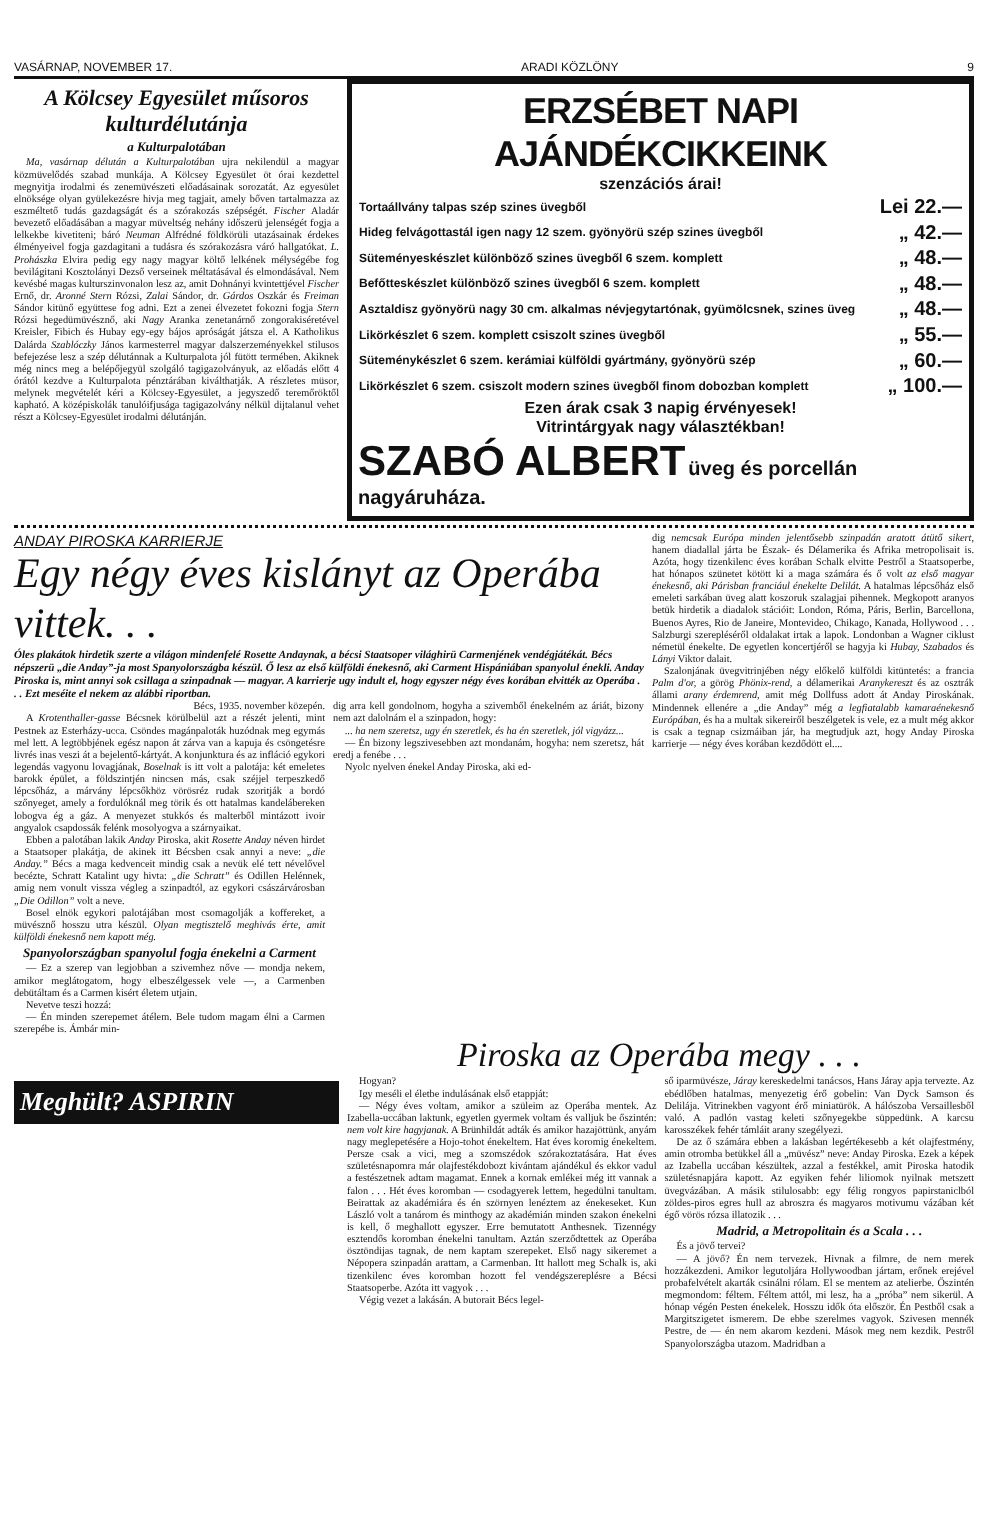VASÁRNAP, NOVEMBER 17. ARADI KÖZLÖNY 9
A Kölcsey Egyesület műsoros kulturdélutánja
a Kulturpalotában
Ma, vasárnap délután a Kulturpalotában ujra nekilendül a magyar közmüvelődés szabad munkája. A Kölcsey Egyesület öt órai kezdettel megnyitja irodalmi és zenemüvészeti előadásainak sorozatát. Az egyesület elnöksége olyan gyülekezésre hivja meg tagjait, amely bőven tartalmazza az eszméltető tudás gazdagságát és a szórakozás szépségét. Fischer Aladár bevezető előadásában a magyar müveltség nehány időszerü jelenségét fogja a lelkekbe kivetiteni; báró Neuman Alfrédné földkörüli utazásainak érdekes élményeivel fogja gazdagitani a tudásra és szórakozásra váró hallgatókat. L. Prohászka Elvira pedig egy nagy magyar költő lelkének mélységébe fog bevilágitani Kosztolányi Dezső verseinek méltatásával és elmondásával. Nem kevésbé magas kulturszinvonalon lesz az, amit Dohnányi kvintettjével Fischer Ernő, dr. Aronné Stern Rózsi, Zalai Sándor, dr. Gárdos Oszkár és Freiman Sándor kitünő együttese fog adni. Ezt a zenei élvezetet fokozni fogja Stern Rózsi hegedümüvésznő, aki Nagy Aranka zenetanárnő zongorakiséretével Kreisler, Fibich és Hubay egy-egy bájos apróságát játsza el. A Katholikus Dalárda Szablóczky János karmesterrel magyar dalszerzeményekkel stilusos befejezése lesz a szép délutánnak a Kulturpalota jól fütött termében. Akiknek még nincs meg a belépőjegyül szolgáló tagigazolványuk, az előadás előtt 4 órától kezdve a Kulturpalota pénztárában kiválthatják. A részletes müsor, melynek megvételét kéri a Kölcsey-Egyesület, a jegyszedő teremőröktől kapható. A középiskolák tanulóifjusága tagigazolvány nélkül dijtalanul vehet részt a Kölcsey-Egyesület irodalmi délutánján.
ERZSÉBET NAPI AJÁNDÉKCIKKEINK
szenzációs árai!
| Tortaállvány talpas szép szines üvegből | Lei 22.— |
| Hideg felvágottastál igen nagy 12 szem. gyönyörü szép szines üvegből | „ 42.— |
| Süteményeskészlet különböző szines üvegből 6 szem. komplett | „ 48.— |
| Befőtteskészlet különböző szines üvegből 6 szem. komplett | „ 48.— |
| Asztaldisz gyönyörü nagy 30 cm. alkalmas névjegytartónak, gyümölcsnek, szines üveg | „ 48.— |
| Likörkészlet 6 szem. komplett csiszolt szines üvegből | „ 55.— |
| Süteménykészlet 6 szem. kerámiai külföldi gyártmány, gyönyörü szép | „ 60.— |
| Likörkészlet 6 szem. csiszolt modern szines üvegből finom dobozban komplett | „ 100.— |
Ezen árak csak 3 napig érvényesek!
Vitrintárgyak nagy választékban!
SZABÓ ALBERT üveg és porcellán nagyáruháza.
ANDAY PIROSKA KARRIERJE
Egy négy éves kislányt az Operába vittek. . .
Óles plakátok hirdetik szerte a világon mindenfelé Rosette Andaynak, a bécsi Staatsoper világhirü Carmenjének vendégjátékát. Bécs népszerü „die Anday”-ja most Spanyolországba készül. Ő lesz az első külföldi énekesnő, aki Carment Hispániában spanyolul énekli. Anday Piroska is, mint annyi sok csillaga a szinpadnak — magyar. A karrierje ugy indult el, hogy egyszer négy éves korában elvitték az Operába . . . Ezt meséite el nekem az alábbi riportban.
Bécs, 1935. november közepén.
A Krotenthaller-gasse Bécsnek körülbelül azt a részét jelenti, mint Pestnek az Esterházy-ucca. Csöndes magánpaloták huzódnak meg egymás mel lett. A legtöbbjének egész napon át zárva van a kapuja és csöngetésre livrés inas veszi át a bejelentő-kártyát. A konjunktura és az infláció egykori legendás vagyonu lovagjának, Boselnak is itt volt a palotája: két emeletes barokk épület, a földszintjén nincsen más, csak széjjel terpeszkedő lépcsőház, a márvány lépcsőkhöz vörösréz rudak szoritják a bordó szőnyeget, amely a fordulóknál meg törik és ott hatalmas kandelábereken lobogva ég a gáz. A menyezet stukkós és malterből mintázott ivoir angyalok csapdossák felénk mosolyogva a szárnyaikat.
Ebben a palotában lakik Anday Piroska, akit Rosette Anday néven hirdet a Staatsoper plakátja, de akinek itt Bécsben csak annyi a neve: „die Anday.” Bécs a maga kedvenceit mindig csak a nevük elé tett névelővel becézte, Schratt Katalint ugy hivta: „die Schratt” és Odillen Helénnek, amig nem vonult vissza végleg a szinpadtól, az egykori császárvárosban „Die Odillon” volt a neve.
Bosel elnök egykori palotájában most csomagolják a koffereket, a müvésznő hosszu utra készül. Olyan megtisztelő meghivás érte, amit külföldi énekesnő nem kapott még.
Spanyolországban spanyolul fogja énekelni a Carment
— Ez a szerep van legjobban a szivemhez nőve — mondja nekem, amikor meglátogatom, hogy elbeszélgessek vele —, a Carmenben debütáltam és a Carmen kisért életem utjain.
Nevetve teszi hozzá:
— Én minden szerepemet átélem. Bele tudom magam élni a Carmen szerepébe is. Ámbár min-
dig arra kell gondolnom, hogyha a szivemből énekelném az áriát, bizony nem azt dalolnám el a szinpadon, hogy:
... ha nem szeretsz, ugy én szeretlek, és ha én szeretlek, jól vigyázz...
— Én bizony legszivesebben azt mondanám, hogyha: nem szeretsz, hát eredj a fenébe . . .
Nyolc nyelven énekel Anday Piroska, aki ed-
dig nemcsak Európa minden jelentősebb szinpadán aratott átütő sikert, hanem diadallal járta be Észak- és Délamerika és Afrika metropolisait is. Azóta, hogy tizenkilenc éves korában Schalk elvitte Pestről a Staatsoperbe, hat hónapos szünetet kötött ki a maga számára és ő volt az első magyar énekesnő, aki Párisban franciául énekelte Delilát. A hatalmas lépcsőház első emeleti sarkában üveg alatt koszoruk szalagjai pihennek. Megkopott aranyos betük hirdetik a diadalok stációit: London, Róma, Páris, Berlin, Barcellona, Buenos Ayres, Rio de Janeire, Montevideo, Chikago, Kanada, Hollywood . . . Salzburgi szerepléséről oldalakat irtak a lapok. Londonban a Wagner ciklust németül énekelte. De egyetlen koncertjéről se hagyja ki Hubay, Szabados és Lányi Viktor dalait.
Szalonjának üvegvitrinjében négy előkelő külföldi kitüntetés: a francia Palm d'or, a görög Phönix-rend, a délamerikai Aranykereszt és az osztrák állami arany érdemrend, amit még Dollfuss adott át Anday Piroskának. Mindennek ellenére a „die Anday” még a legfiatalabb kamaraénekesnő Európában, és ha a multak sikereiről beszélgetek is vele, ez a mult még akkor is csak a tegnap csizmáiban jár, ha megtudjuk azt, hogy Anday Piroska karrierje — négy éves korában kezdődött el....
Piroska az Operába megy . . .
Meghült? ASPIRIN
Hogyan?
Igy meséli el életbe indulásának első etappját:
— Négy éves voltam, amikor a szüleim az Operába mentek. Az Izabella-uccában laktunk, egyetlen gyermek voltam és valljuk be őszintén: nem volt kire hagyjanak. A Brünhildát adták és amikor hazajöttünk, anyám nagy meglepetésére a Hojo-tohot énekeltem. Hat éves koromig énekeltem. Persze csak a vici, meg a szomszédok szórakoztatására. Hat éves születésnapomra már olajfestékdobozt kivántam ajándékul és ekkor vadul a festészetnek adtam magamat. Ennek a kornak emlékei még itt vannak a falon . . . Hét éves koromban — csodagyerek lettem, hegedülni tanultam. Beirattak az akadémiára és én szörnyen lenéztem az énekeseket. Kun László volt a tanárom és minthogy az akadémián minden szakon énekelni is kell, ő meghallott egyszer. Erre bemutatott Anthesnek. Tizennégy esztendős koromban énekelni tanultam. Aztán szerződtettek az Operába ösztöndijas tagnak, de nem kaptam szerepeket. Első nagy sikeremet a Népopera szinpadán arattam, a Carmenban. Itt hallott meg Schalk is, aki tizenkilenc éves koromban hozott fel vendégszereplésre a Bécsi Staatsoperbe. Azóta itt vagyok . . .
Végig vezet a lakásán. A butorait Bécs legel-
ső iparmüvésze, Járay kereskedelmi tanácsos, Hans Járay apja tervezte. Az ebédlőben hatalmas, menyezetig érő gobelin: Van Dyck Samson és Delilája. Vitrinekben vagyont érő miniatürök. A hálószoba Versaillesből való. A padlón vastag keleti szőnyegekbe süppedünk. A karcsu karosszékek fehér támláit arany szegélyezi.
De az ő számára ebben a lakásban legértékesebb a két olajfestmény, amin otromba betükkel áll a „müvész” neve: Anday Piroska. Ezek a képek az Izabella uccában készültek, azzal a festékkel, amit Piroska hatodik születésnapjára kapott. Az egyiken fehér liliomok nyilnak metszett üvegvázában. A másik stilulosabb: egy félig rongyos papirstaniclból zöldes-piros egres hull az abroszra és magyaros motivumu vázában két égő vörös rózsa illatozik . . .
Madrid, a Metropolitain és a Scala . . .
És a jövő tervei?
— A jövő? Én nem tervezek. Hivnak a filmre, de nem merek hozzákezdeni. Amikor legutoljára Hollywoodban jártam, erőnek erejével probafelvételt akarták csinálni rólam. El se mentem az atelierbe. Őszintén megmondom: féltem. Féltem attól, mi lesz, ha a „próba” nem sikerül. A hónap végén Pesten énekelek. Hosszu idők óta először. Én Pestből csak a Margitszigetet ismerem. De ebbe szerelmes vagyok. Szivesen mennék Pestre, de — én nem akarom kezdeni. Mások meg nem kezdik. Pestről Spanyolországba utazom. Madridban a